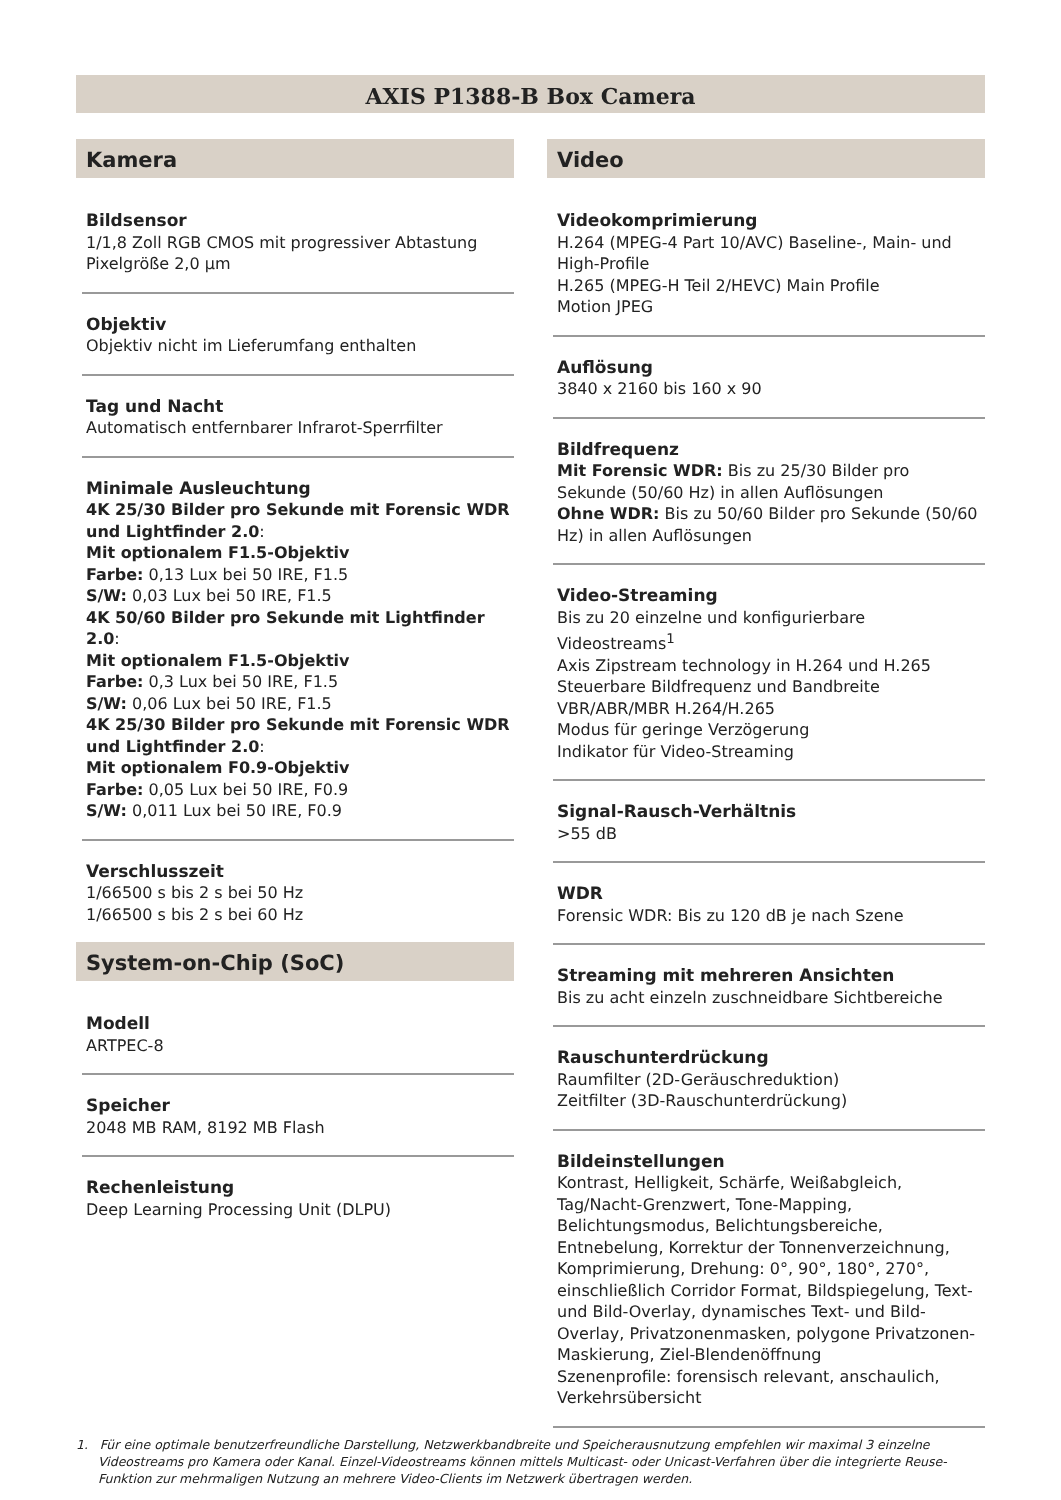AXIS P1388-B Box Camera
Kamera
Bildsensor
1/1,8 Zoll RGB CMOS mit progressiver Abtastung
Pixelgröße 2,0 µm
Objektiv
Objektiv nicht im Lieferumfang enthalten
Tag und Nacht
Automatisch entfernbarer Infrarot-Sperrfilter
Minimale Ausleuchtung
4K 25/30 Bilder pro Sekunde mit Forensic WDR und Lightfinder 2.0:
Mit optionalem F1.5-Objektiv
Farbe: 0,13 Lux bei 50 IRE, F1.5
S/W: 0,03 Lux bei 50 IRE, F1.5
4K 50/60 Bilder pro Sekunde mit Lightfinder 2.0:
Mit optionalem F1.5-Objektiv
Farbe: 0,3 Lux bei 50 IRE, F1.5
S/W: 0,06 Lux bei 50 IRE, F1.5
4K 25/30 Bilder pro Sekunde mit Forensic WDR und Lightfinder 2.0:
Mit optionalem F0.9-Objektiv
Farbe: 0,05 Lux bei 50 IRE, F0.9
S/W: 0,011 Lux bei 50 IRE, F0.9
Verschlusszeit
1/66500 s bis 2 s bei 50 Hz
1/66500 s bis 2 s bei 60 Hz
System-on-Chip (SoC)
Modell
ARTPEC-8
Speicher
2048 MB RAM, 8192 MB Flash
Rechenleistung
Deep Learning Processing Unit (DLPU)
Video
Videokomprimierung
H.264 (MPEG-4 Part 10/AVC) Baseline-, Main- und High-Profile
H.265 (MPEG-H Teil 2/HEVC) Main Profile
Motion JPEG
Auflösung
3840 x 2160 bis 160 x 90
Bildfrequenz
Mit Forensic WDR: Bis zu 25/30 Bilder pro Sekunde (50/60 Hz) in allen Auflösungen
Ohne WDR: Bis zu 50/60 Bilder pro Sekunde (50/60 Hz) in allen Auflösungen
Video-Streaming
Bis zu 20 einzelne und konfigurierbare Videostreams<sup>1</sup>
Axis Zipstream technology in H.264 und H.265
Steuerbare Bildfrequenz und Bandbreite
VBR/ABR/MBR H.264/H.265
Modus für geringe Verzögerung
Indikator für Video-Streaming
Signal-Rausch-Verhältnis
>55 dB
WDR
Forensic WDR: Bis zu 120 dB je nach Szene
Streaming mit mehreren Ansichten
Bis zu acht einzeln zuschneidbare Sichtbereiche
Rauschunterdrückung
Raumfilter (2D-Geräuschreduktion)
Zeitfilter (3D-Rauschunterdrückung)
Bildeinstellungen
Kontrast, Helligkeit, Schärfe, Weißabgleich, Tag/Nacht-Grenzwert, Tone-Mapping, Belichtungsmodus, Belichtungsbereiche, Entnebelung, Korrektur der Tonnenverzeichnung, Komprimierung, Drehung: 0°, 90°, 180°, 270°, einschließlich Corridor Format, Bildspiegelung, Text- und Bild-Overlay, dynamisches Text- und Bild-Overlay, Privatzonenmasken, polygone Privatzonen-Maskierung, Ziel-Blendenöffnung
Szenenprofile: forensisch relevant, anschaulich, Verkehrsübersicht
1. Für eine optimale benutzerfreundliche Darstellung, Netzwerkbandbreite und Speicherausnutzung empfehlen wir maximal 3 einzelne Videostreams pro Kamera oder Kanal. Einzel-Videostreams können mittels Multicast- oder Unicast-Verfahren über die integrierte Reuse-Funktion zur mehrmaligen Nutzung an mehrere Video-Clients im Netzwerk übertragen werden.